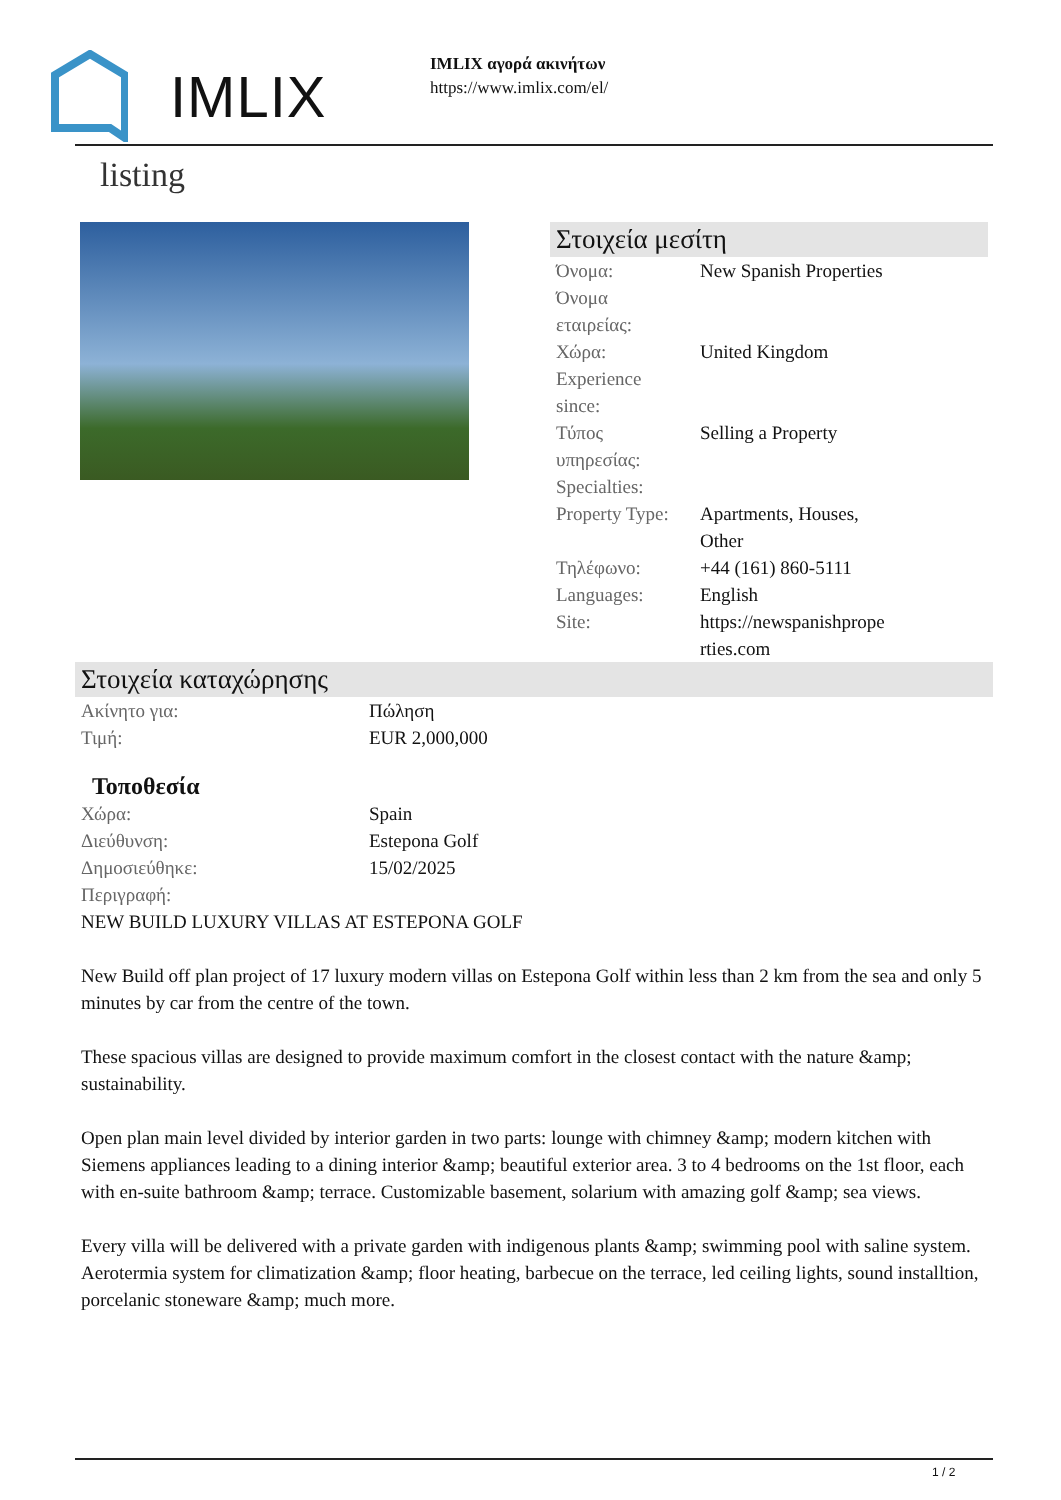IMLIX
IMLIX αγορά ακινήτων
https://www.imlix.com/el/
listing
Στοιχεία μεσίτη
| Όνομα: | New Spanish Properties |
| Όνομα εταιρείας: | |
| Χώρα: | United Kingdom |
| Experience since: | |
| Τύπος υπηρεσίας: | Selling a Property |
| Specialties: | |
| Property Type: | Apartments, Houses, Other |
| Τηλέφωνο: | +44 (161) 860-5111 |
| Languages: | English |
| Site: | https://newspanishprope rties.com |
Στοιχεία καταχώρησης
| Ακίνητο για: | Πώληση |
| Τιμή: | EUR 2,000,000 |
Τοποθεσία
| Χώρα: | Spain |
| Διεύθυνση: | Estepona Golf |
| Δημοσιεύθηκε: | 15/02/2025 |
| Περιγραφή: | |
NEW BUILD LUXURY VILLAS AT ESTEPONA GOLF
New Build off plan project of 17 luxury modern villas on Estepona Golf within less than 2 km from the sea and only 5 minutes by car from the centre of the town.
These spacious villas are designed to provide maximum comfort in the closest contact with the nature &amp; sustainability.
Open plan main level divided by interior garden in two parts: lounge with chimney &amp; modern kitchen with Siemens appliances leading to a dining interior &amp; beautiful exterior area. 3 to 4 bedrooms on the 1st floor, each with en-suite bathroom &amp; terrace. Customizable basement, solarium with amazing golf &amp; sea views.
Every villa will be delivered with a private garden with indigenous plants &amp; swimming pool with saline system.
Aerotermia system for climatization &amp; floor heating, barbecue on the terrace, led ceiling lights, sound installtion, porcelanic stoneware &amp; much more.
1 / 2